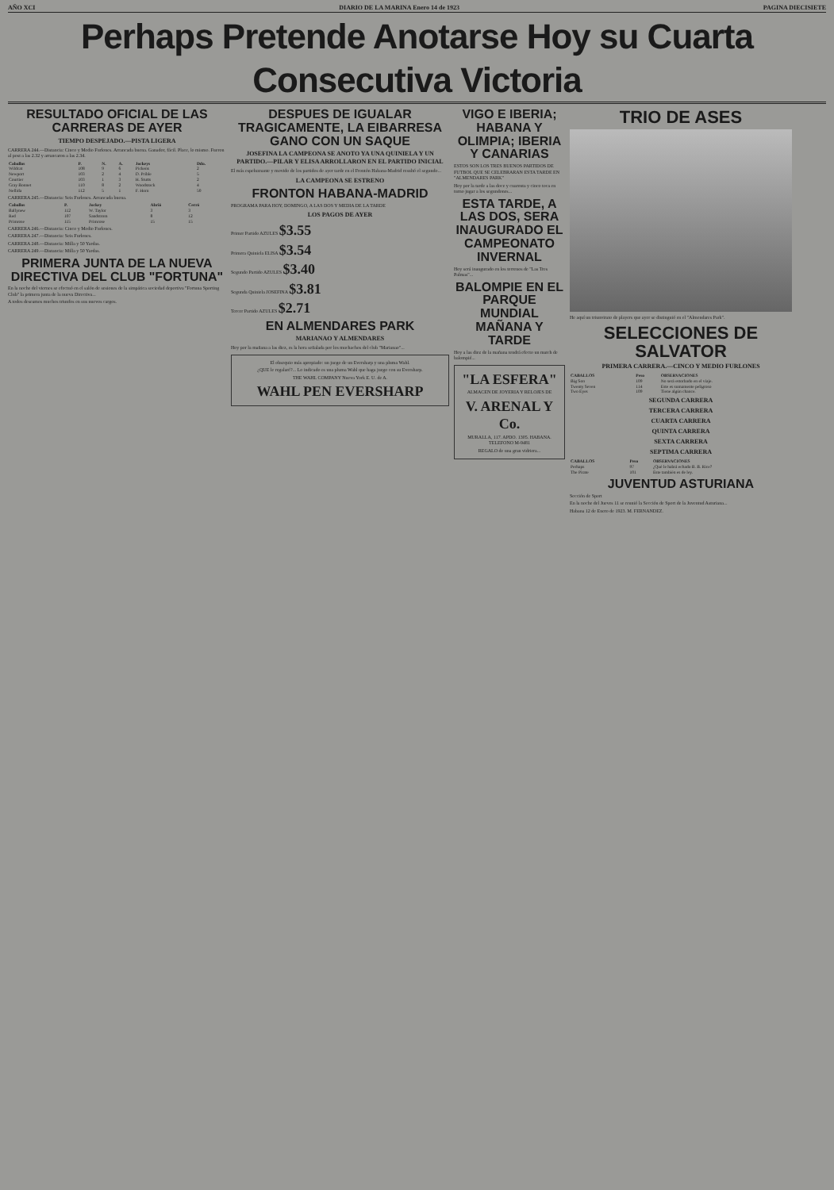AÑO XCI DIARIO DE LA MARINA Enero 14 de 1923 PAGINA DIECISIETE
Perhaps Pretende Anotarse Hoy su Cuarta Consecutiva Victoria
RESULTADO OFICIAL DE LAS CARRERAS DE AYER
TIEMPO DESPEJADO.—PISTA LIGERA
CARRERA 244.—Distancia: Cinco y Medio Furlones. Arrancada buena. Ganador, fácil. Place, lo mismo. Fueron al post a las 2.32 y arrancaron a las 2.34.
| Caballos | P. | N. | A. | Jockeys | Ddo. |
| --- | --- | --- | --- | --- | --- |
| Wildcat | 108 | 9 | 6 | Pickens | 2 |
| Newport | 103 | 2 | 4 | D. Prible | 5 |
| Courtier | 103 | 1 | 3 | H. Stutts | 2 |
| Gray Bonnet | 110 | 8 | 2 | Woodstock | 4 |
| Nellida | 112 | 5 | 1 | F. Horn | 50 |
CARRERA 245.—Distancia: Seis Furlones. Arrancada buena.
| Caballos | P. | Jockey | Abrió | Cerró |
| --- | --- | --- | --- | --- |
| Ballynew | 112 | W. Taylor | 3 | 3 |
| Red | 107 | Sandstrom | 8 | 12 |
| Primrose | 115 | Primrose | 15 | 15 |
CARRERA 246.—Distancia: Cinco y Medio Furlones.
CARRERA 247.—Distancia: Seis Furlones.
CARRERA 248.—Distancia: Milla y 50 Yardas.
CARRERA 249.—Distancia: Milla y 50 Yardas.
PRIMERA JUNTA DE LA NUEVA DIRECTIVA DEL CLUB "FORTUNA"
En la noche del viernes se efectuó en el salón de sesiones de la simpática sociedad deportiva "Fortuna Sporting Club" la primera junta de la nueva Directiva...
A todos deseamos muchos triunfos en sus nuevos cargos.
DESPUES DE IGUALAR TRAGICAMENTE, LA EIBARRESA GANO CON UN SAQUE
JOSEFINA LA CAMPEONA SE ANOTO YA UNA QUINIELA Y UN PARTIDO.—PILAR Y ELISA ARROLLARON EN EL PARTIDO INICIAL
El más espeluznante y movido de los partidos de ayer tarde en el Frontón Habana-Madrid resultó el segundo...
LA CAMPEONA SE ESTRENO
FRONTON HABANA-MADRID
PROGRAMA PARA HOY, DOMINGO, A LAS DOS Y MEDIA DE LA TARDE
LOS PAGOS DE AYER
Primer Partido AZULES $3.55
Primera Quiniela ELISA $3.54
Segundo Partido AZULES $3.40
Segunda Quiniela JOSEFINA $3.81
Tercer Partido AZULES $2.71
EN ALMENDARES PARK
MARIANAO Y ALMENDARES
Hoy por la mañana a las diez, es la hora señalada por los muchachos del club "Marianao"...
El obsequio más apropiado: un juego de un Eversharp y una pluma Wahl.
¿QUE le regalaré?... Lo indicado es una pluma Wahl que haga juego con su Eversharp.
THE WAHL COMPANY Nueva York E. U. de A.
WAHL PEN EVERSHARP
VIGO E IBERIA; HABANA Y OLIMPIA; IBERIA Y CANARIAS
ESTOS SON LOS TRES BUENOS PARTIDOS DE FUTBOL QUE SE CELEBRARAN ESTA TARDE EN "ALMENDARES PARK"
Hoy por la tarde a las doce y cuarenta y cinco toca en turno jugar a los segundones...
ESTA TARDE, A LAS DOS, SERA INAUGURADO EL CAMPEONATO INVERNAL
Hoy será inaugurado en los terrenos de "Las Tres Palmas"...
BALOMPIE EN EL PARQUE MUNDIAL MAÑANA Y TARDE
Hoy a las diez de la mañana tendrá efecto un match de balompié...
"LA ESFERA"
ALMACEN DE JOYERIA Y RELOJES DE
V. ARENAL Y Co.
MURALLA, 117. APDO. 1305. HABANA. TELEFONO M-9481
REGALO de una gran vidriera...
TRIO DE ASES
He aquí un triunvirato de players que ayer se distinguió en el "Almendares Park".
SELECCIONES DE SALVATOR
PRIMERA CARRERA.—CINCO Y MEDIO FURLONES
| CABALLOS | Peso | OBSERVACIONES |
| --- | --- | --- |
| Big Son | 109 | No será estorbado en el viaje. |
| Twenty Seven | 114 | Este es sumamente peligroso |
| Two Eyes | 109 | Tiene algún chance. |
SEGUNDA CARRERA
TERCERA CARRERA
CUARTA CARRERA
QUINTA CARRERA
SEXTA CARRERA
SEPTIMA CARRERA
| CABALLOS | Peso | OBSERVACIONES |
| --- | --- | --- |
| Perhaps | 97 | ¿Qué le habrá echado B. B. Rice? |
| The Pirate | 101 | Este también es de ley. |
JUVENTUD ASTURIANA
Sección de Sport
En la noche del Jueves 11 se reunió la Sección de Sport de la Juventud Asturiana...
Habana 12 de Enero de 1923. M. FERNANDEZ.